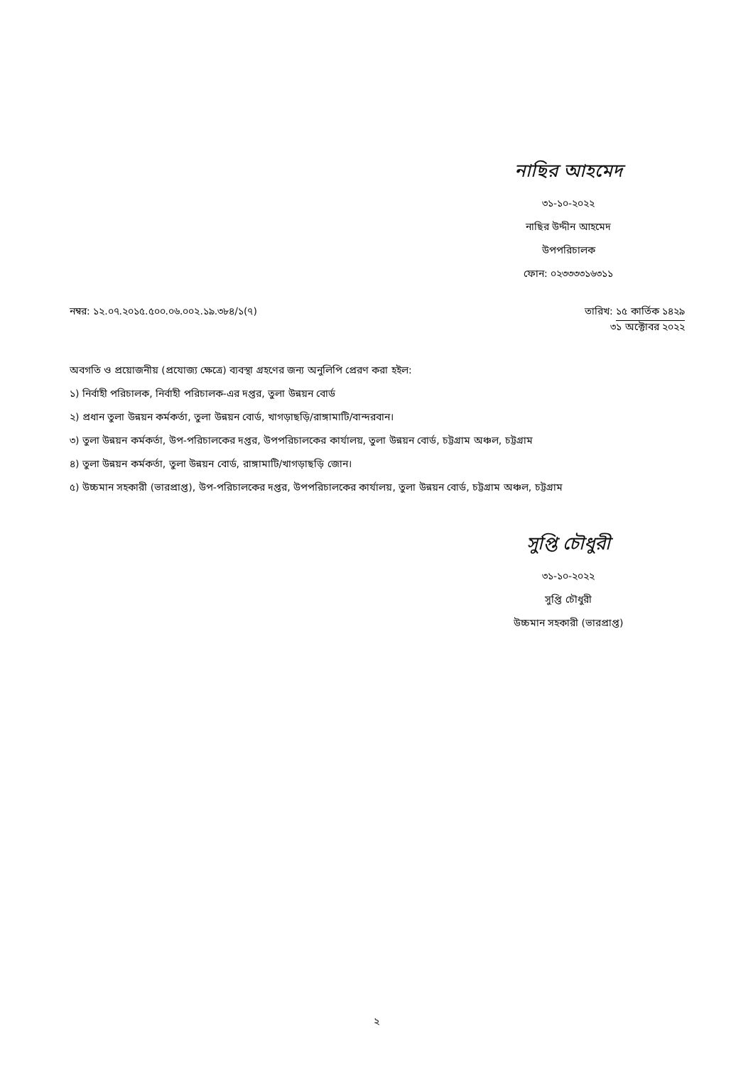নাছির আহমেদ
৩১-১০-২০২২
নাছির উদ্দীন আহমেদ
উপপরিচালক
ফোন: ০২৩৩৩৩১৬৩১১
নম্বর: ১২.০৭.২০১৫.৫০০.০৬.০০২.১৯.৩৮৪/১(৭)
তারিখ: ১৫ কার্তিক ১৪২৯
৩১ অক্টোবর ২০২২
অবগতি ও প্রয়োজনীয় (প্রযোজ্য ক্ষেত্রে) ব্যবস্থা গ্রহণের জন্য অনুলিপি প্রেরণ করা হইল:
১) নির্বাহী পরিচালক, নির্বাহী পরিচালক-এর দপ্তর, তুলা উন্নয়ন বোর্ড
২) প্রধান তুলা উন্নয়ন কর্মকর্তা, তুলা উন্নয়ন বোর্ড, খাগড়াছড়ি/রাঙ্গামাটি/বান্দরবান।
৩) তুলা উন্নয়ন কর্মকর্তা, উপ-পরিচালকের দপ্তর, উপপরিচালকের কার্যালয়, তুলা উন্নয়ন বোর্ড, চট্টগ্রাম অঞ্চল, চট্টগ্রাম
৪) তুলা উন্নয়ন কর্মকর্তা, তুলা উন্নয়ন বোর্ড, রাঙ্গামাটি/খাগড়াছড়ি জোন।
৫) উচ্চমান সহকারী (ভারপ্রাপ্ত), উপ-পরিচালকের দপ্তর, উপপরিচালকের কার্যালয়, তুলা উন্নয়ন বোর্ড, চট্টগ্রাম অঞ্চল, চট্টগ্রাম
সুপ্তি চৌধুরী
৩১-১০-২০২২
সুপ্তি চৌধুরী
উচ্চমান সহকারী (ভারপ্রাপ্ত)
২